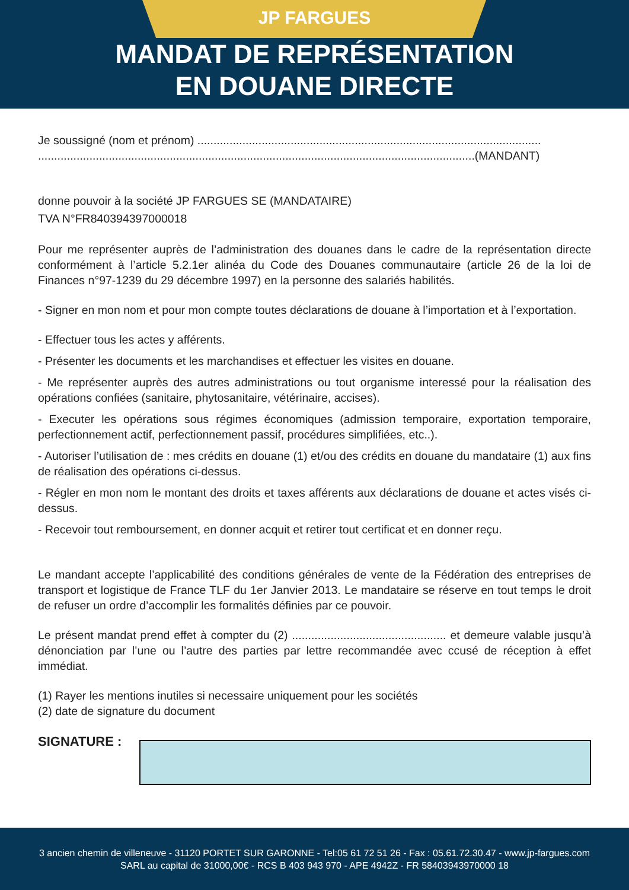JP FARGUES
MANDAT DE REPRÉSENTATION
EN DOUANE DIRECTE
Je soussigné (nom et prénom) ...........................................................................................................
........................................................................................................................................(MANDANT)
donne pouvoir à la société JP FARGUES SE (MANDATAIRE)
TVA N°FR840394397000018
Pour me représenter auprès de l’administration des douanes dans le cadre de la représentation directe conformément à l’article 5.2.1er alinéa du Code des Douanes communautaire (article 26 de la loi de Finances n°97-1239 du 29 décembre 1997) en la personne des salariés habilités.
- Signer en mon nom et pour mon compte toutes déclarations de douane à l’importation et à l’exportation.
- Effectuer tous les actes y afférents.
- Présenter les documents et les marchandises et effectuer les visites en douane.
- Me représenter auprès des autres administrations ou tout organisme interessé pour la réalisation des opérations confiées (sanitaire, phytosanitaire, vétérinaire, accises).
- Executer les opérations sous régimes économiques (admission temporaire, exportation temporaire, perfectionnement actif, perfectionnement passif, procédures simplifiées, etc..).
- Autoriser l’utilisation de : mes crédits en douane (1) et/ou des crédits en douane du mandataire (1) aux fins de réalisation des opérations ci-dessus.
- Régler en mon nom le montant des droits et taxes afférents aux déclarations de douane et actes visés ci-dessus.
- Recevoir tout remboursement, en donner acquit et retirer tout certificat et en donner reçu.
Le mandant accepte l’applicabilité des conditions générales de vente de la Fédération des entreprises de transport et logistique de France TLF du 1er Janvier 2013. Le mandataire se réserve en tout temps le droit de refuser un ordre d’accomplir les formalités définies par ce pouvoir.
Le présent mandat prend effet à compter du (2) ................................................ et demeure valable jusqu’à dénonciation par l’une ou l’autre des parties par lettre recommandée avec ccusé de réception à effet immédiat.
(1) Rayer les mentions inutiles si necessaire uniquement pour les sociétés
(2) date de signature du document
SIGNATURE :
3 ancien chemin de villeneuve - 31120 PORTET SUR GARONNE - Tel:05 61 72 51 26 - Fax : 05.61.72.30.47 - www.jp-fargues.com
SARL au capital de 31000,00€ - RCS B 403 943 970 - APE 4942Z - FR 58403943970000 18